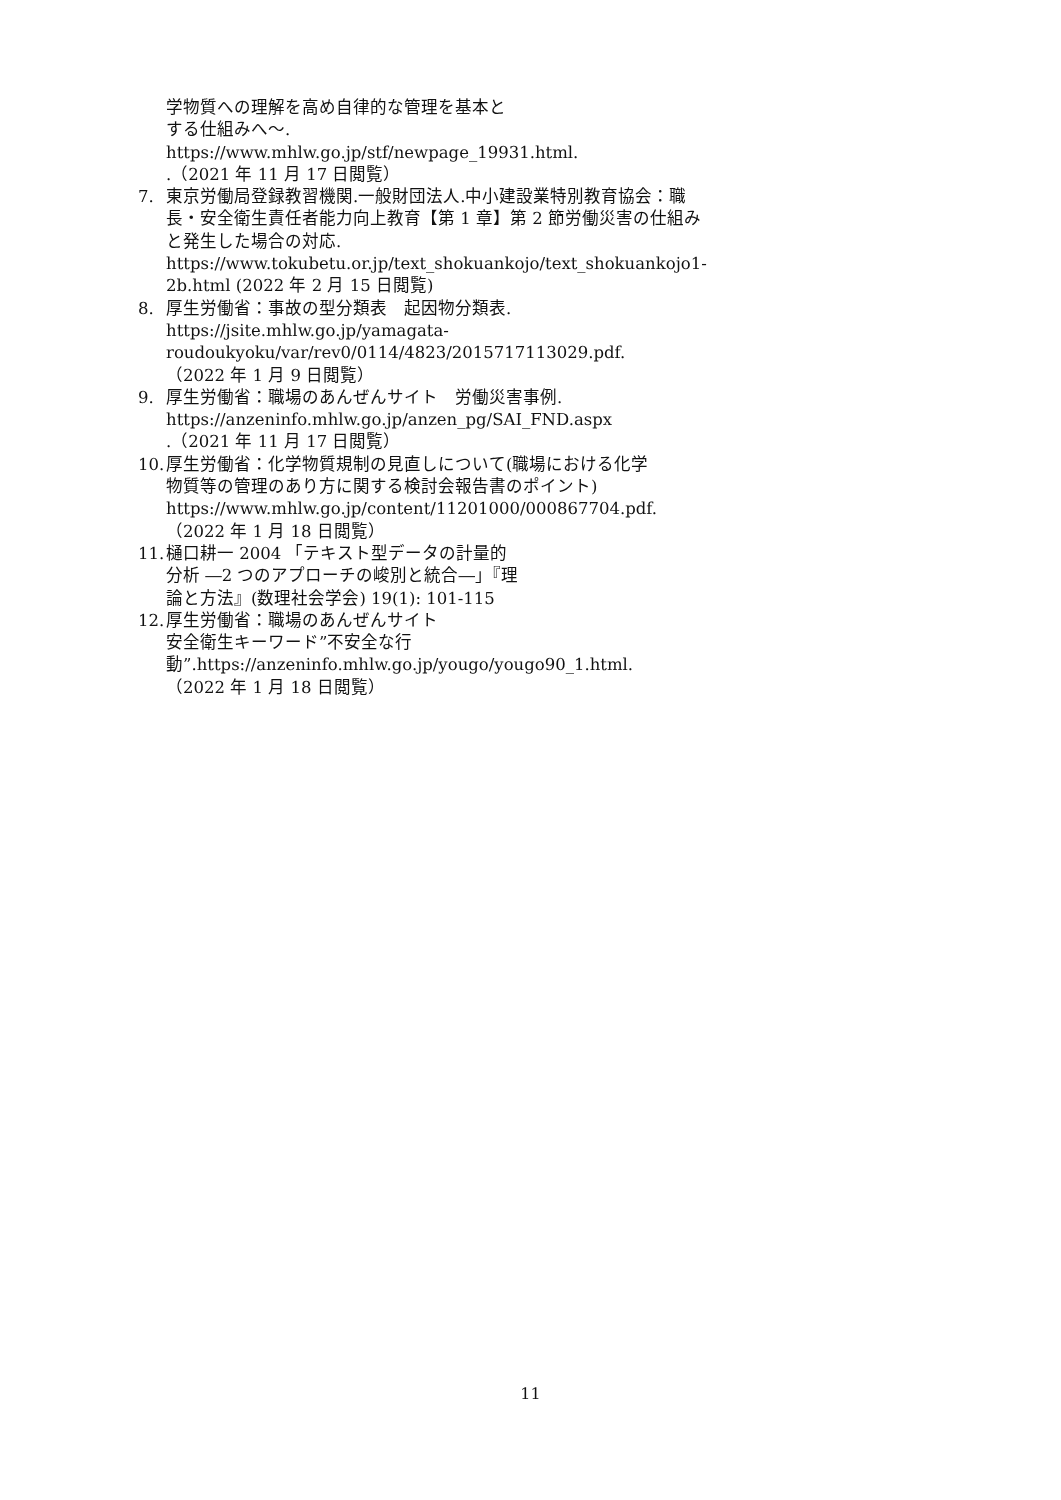学物質への理解を高め自律的な管理を基本とする仕組みへ～.
https://www.mhlw.go.jp/stf/newpage_19931.html. .（2021 年 11 月 17 日閲覧）
7. 東京労働局登録教習機関.一般財団法人.中小建設業特別教育協会：職長・安全衛生責任者能力向上教育【第 1 章】第 2 節労働災害の仕組みと発生した場合の対応.
https://www.tokubetu.or.jp/text_shokuankojo/text_shokuankojo1-2b.html (2022 年 2 月 15 日閲覧)
8. 厚生労働省：事故の型分類表　起因物分類表.
https://jsite.mhlw.go.jp/yamagata-roudoukyoku/var/rev0/0114/4823/2015717113029.pdf.（2022 年 1 月 9 日閲覧）
9. 厚生労働省：職場のあんぜんサイト　労働災害事例.
https://anzeninfo.mhlw.go.jp/anzen_pg/SAI_FND.aspx .（2021 年 11 月 17 日閲覧）
10.
厚生労働省：化学物質規制の見直しについて(職場における化学物質等の管理のあり方に関する検討会報告書のポイント) https://www.mhlw.go.jp/content/11201000/000867704.pdf.（2022 年 1 月 18 日閲覧）
11.
樋口耕一 2004 「テキスト型データの計量的分析 ―2 つのアプローチの峻別と統合―」『理論と方法』(数理社会学会) 19(1): 101-115
12.
厚生労働省：職場のあんぜんサイト
安全衛生キーワード”不安全な行動”.https://anzeninfo.mhlw.go.jp/yougo/yougo90_1.html.（2022 年 1 月 18 日閲覧）
11